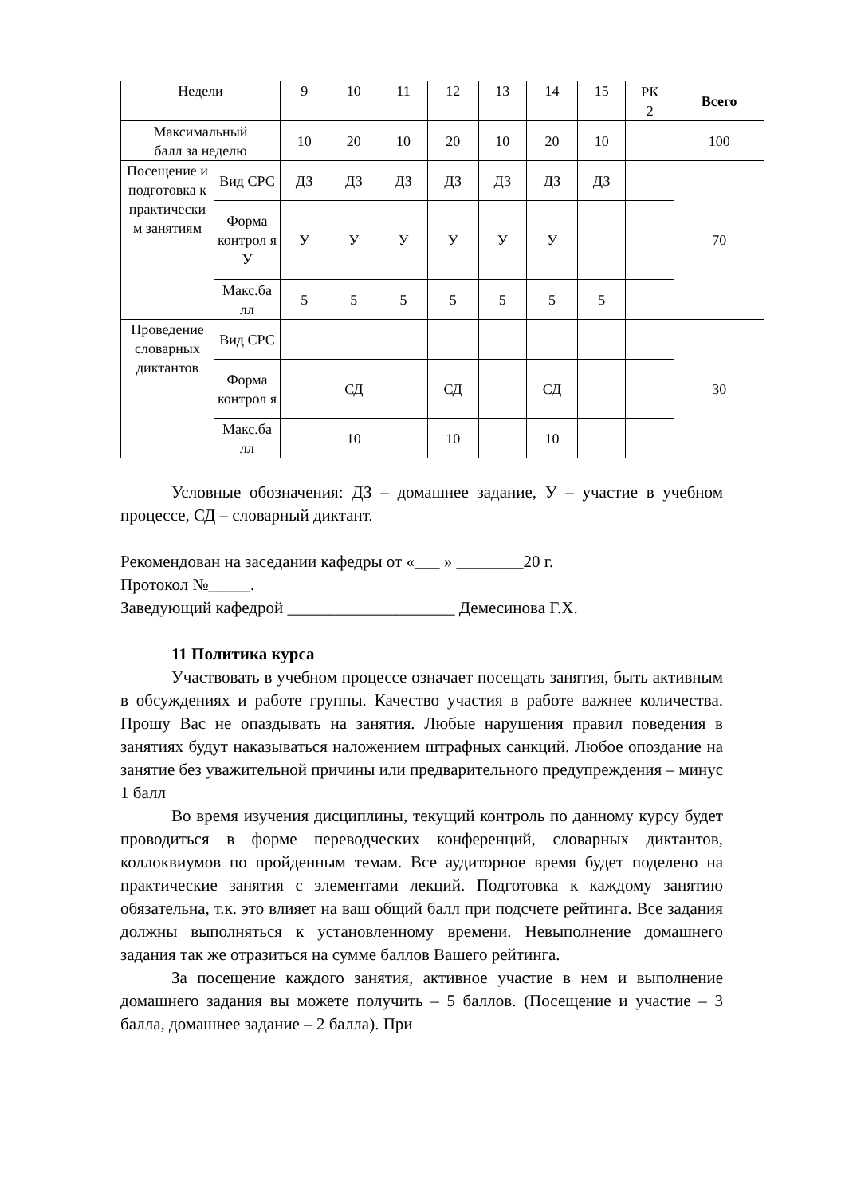| Недели | | 9 | 10 | 11 | 12 | 13 | 14 | 15 | РК 2 | Всего |
| --- | --- | --- | --- | --- | --- | --- | --- | --- | --- | --- |
| Максимальный балл за неделю | | 10 | 20 | 10 | 20 | 10 | 20 | 10 | | 100 |
| Посещение и подготовка к практически м занятиям | Вид СРС | ДЗ | ДЗ | ДЗ | ДЗ | ДЗ | ДЗ | ДЗ | | 70 |
| | Форма контрол я У | У | У | У | У | У | У | | | |
| | Макс.ба лл | 5 | 5 | 5 | 5 | 5 | 5 | 5 | | |
| Проведение словарных диктантов | Вид СРС | | | | | | | | | 30 |
| | Форма контрол я | | СД | | СД | | СД | | | |
| | Макс.ба лл | | 10 | | 10 | | 10 | | | |
Условные обозначения: ДЗ – домашнее задание, У – участие в учебном процессе, СД – словарный диктант.
Рекомендован на заседании кафедры от «___ » ________20 г.
Протокол №_____.
Заведующий кафедрой ____________________ Демесинова Г.Х.
11 Политика курса
Участвовать в учебном процессе означает посещать занятия, быть активным в обсуждениях и работе группы. Качество участия в работе важнее количества. Прошу Вас не опаздывать на занятия. Любые нарушения правил поведения в занятиях будут наказываться наложением штрафных санкций. Любое опоздание на занятие без уважительной причины или предварительного предупреждения – минус 1 балл
Во время изучения дисциплины, текущий контроль по данному курсу будет проводиться в форме переводческих конференций, словарных диктантов, коллоквиумов по пройденным темам. Все аудиторное время будет поделено на практические занятия с элементами лекций. Подготовка к каждому занятию обязательна, т.к. это влияет на ваш общий балл при подсчете рейтинга. Все задания должны выполняться к установленному времени. Невыполнение домашнего задания так же отразиться на сумме баллов Вашего рейтинга.
За посещение каждого занятия, активное участие в нем и выполнение домашнего задания вы можете получить – 5 баллов. (Посещение и участие – 3 балла, домашнее задание – 2 балла). При